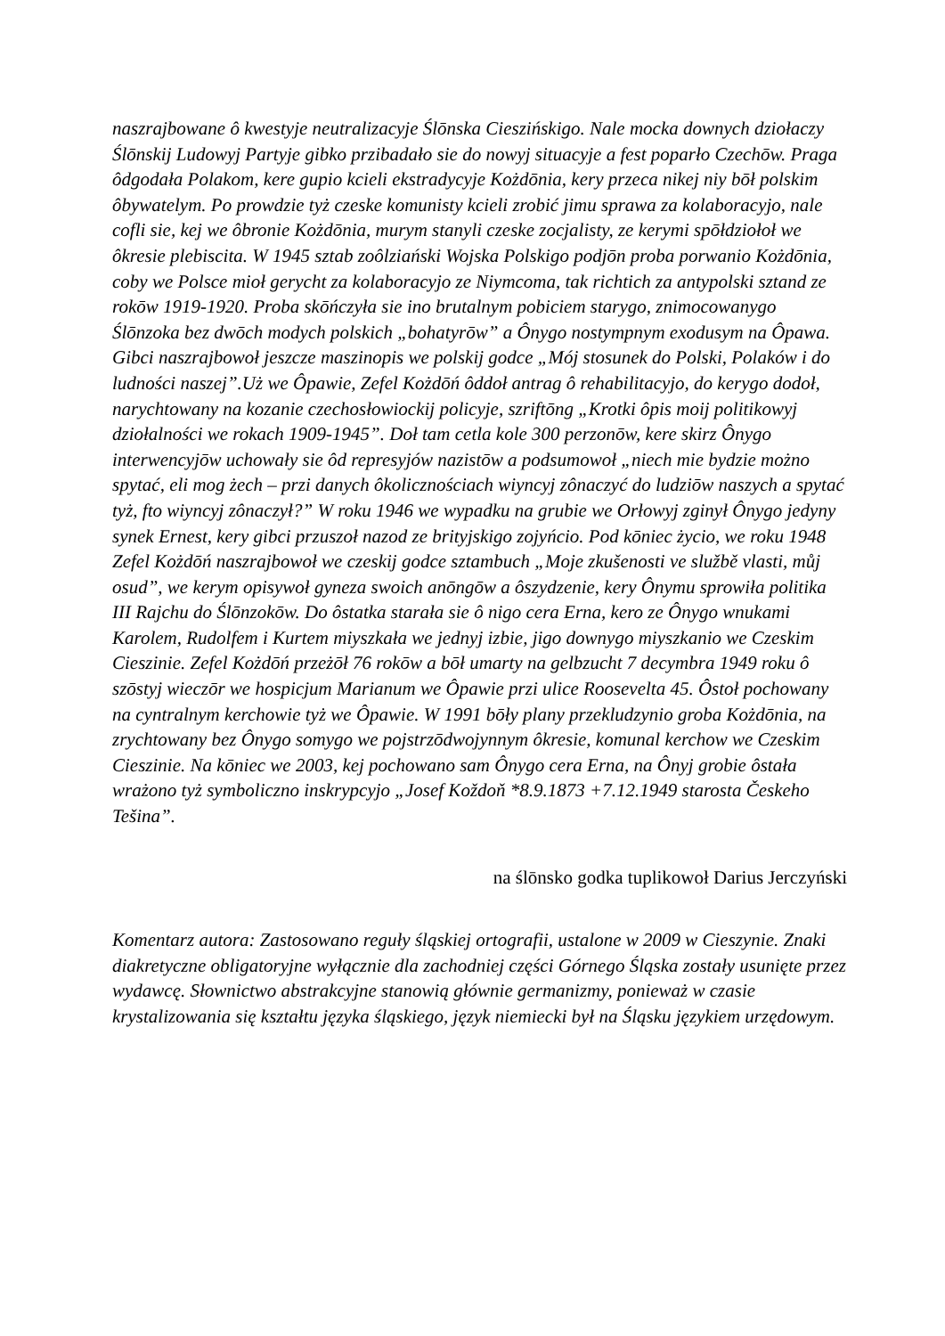naszrajbowane ô kwestyje neutralizacyje Ślōnska Cieszińskigo. Nale mocka downych dziołaczy Ślōnskij Ludowyj Partyje gibko przibadało sie do nowyj situacyje a fest poparło Czechōw. Praga ôdgodała Polakom, kere gupio kcieli ekstradycyje Kożdōnia, kery przeca nikej niy bōł polskim ôbywatelym. Po prowdzie tyż czeske komunisty kcieli zrobić jimu sprawa za kolaboracyjo, nale cofli sie, kej we ôbronie Kożdōnia, murym stanyli czeske zocjalisty, ze kerymi spōłdziołoł we ôkresie plebiscita. W 1945 sztab zoôlziański Wojska Polskigo podjōn proba porwanio Kożdōnia, coby we Polsce mioł gerycht za kolaboracyjo ze Niymcoma, tak richtich za antypolski sztand ze rokōw 1919-1920. Proba skōńczyła sie ino brutalnym pobiciem starygo, znimocowanygo Ślōnzoka bez dwōch modych polskich „bohatyrōw” a Ônygo nostympnym exodusym na Ôpawa. Gibci naszrajbowoł jeszcze maszinopis we polskij godce „Mój stosunek do Polski, Polaków i do ludności naszej”.Uż we Ôpawie, Zefel Kożdōń ôddoł antrag ô rehabilitacyjo, do kerygo dodoł, narychtowany na kozanie czechosłowiockij policyje, szriftōng „Krotki ôpis moij politikowyj dziołalności we rokach 1909-1945”. Doł tam cetla kole 300 perzonōw, kere skirz Ônygo interwencyjōw uchowały sie ôd represyjów nazistōw a podsumowoł „niech mie bydzie możno spytać, eli mog żech – przi danych ôkolicznościach wiyncyj zônaczyć do ludziōw naszych a spytać tyż, fto wiyncyj zônaczył?” W roku 1946 we wypadku na grubie we Orłowyj zginył Ônygo jedyny synek Ernest, kery gibci przuszoł nazod ze brityjskigo zojyńcio. Pod kōniec życio, we roku 1948 Zefel Kożdōń naszrajbowoł we czeskij godce sztambuch „Moje zkušenosti ve službě vlasti, můj osud”, we kerym opisywoł gyneza swoich anōngōw a ôszydzenie, kery Ônymu sprowiła politika III Rajchu do Ślōnzokōw. Do ôstatka starała sie ô nigo cera Erna, kero ze Ônygo wnukami Karolem, Rudolfem i Kurtem miyszkała we jednyj izbie, jigo downygo miyszkanio we Czeskim Cieszinie. Zefel Kożdōń przeżōł 76 rokōw a bōł umarty na gelbzucht 7 decymbra 1949 roku ô szōstyj wieczōr we hospicjum Marianum we Ôpawie przi ulice Roosevelta 45. Ôstoł pochowany na cyntralnym kerchowie tyż we Ôpawie. W 1991 bōły plany przekludzynio groba Kożdōnia, na zrychtowany bez Ônygo somygo we pojstrzōdwojynnym ôkresie, komunal kerchow we Czeskim Cieszinie. Na kōniec we 2003, kej pochowano sam Ônygo cera Erna, na Ônyj grobie ôstała wrażono tyż symboliczno inskrypcyjo „Josef Koždoň *8.9.1873 +7.12.1949 starosta Českeho Tešina”.
na ślōnsko godka tuplikowoł Darius Jerczyński
Komentarz autora: Zastosowano reguły śląskiej ortografii, ustalone w 2009 w Cieszynie. Znaki diakretyczne obligatoryjne wyłącznie dla zachodniej części Górnego Śląska zostały usunięte przez wydawcę. Słownictwo abstrakcyjne stanowią głównie germanizmy, ponieważ w czasie krystalizowania się kształtu języka śląskiego, język niemiecki był na Śląsku językiem urzędowym.